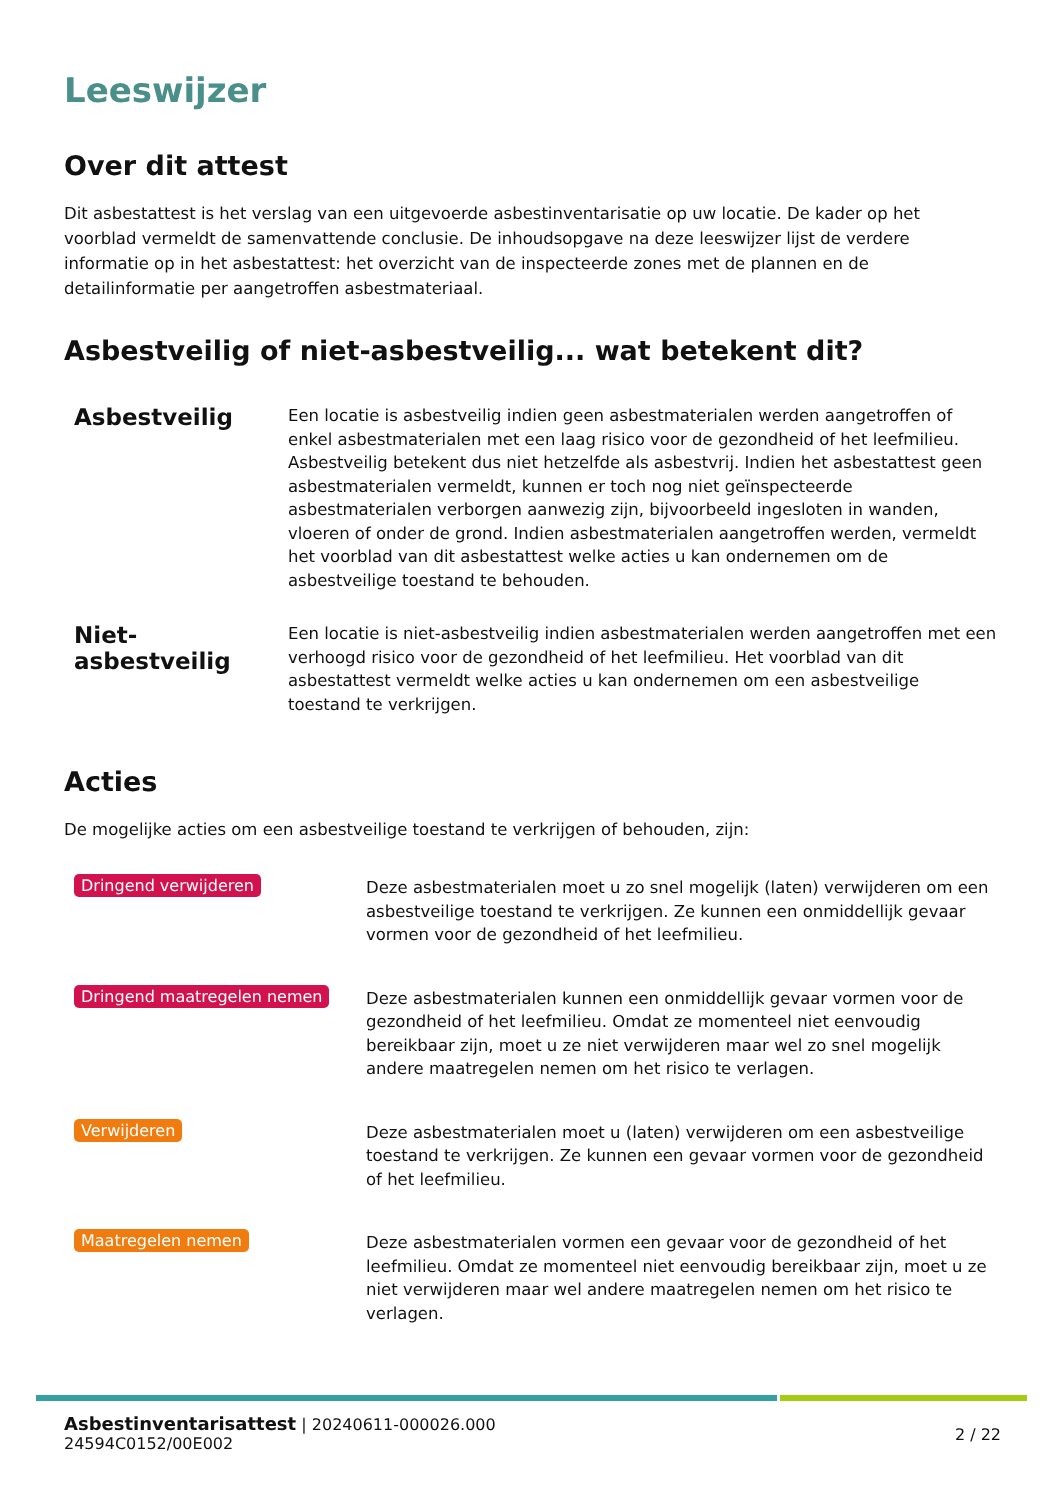Leeswijzer
Over dit attest
Dit asbestattest is het verslag van een uitgevoerde asbestinventarisatie op uw locatie. De kader op het voorblad vermeldt de samenvattende conclusie. De inhoudsopgave na deze leeswijzer lijst de verdere informatie op in het asbestattest: het overzicht van de inspecteerde zones met de plannen en de detailinformatie per aangetroffen asbestmateriaal.
Asbestveilig of niet-asbestveilig... wat betekent dit?
Asbestveilig
Een locatie is asbestveilig indien geen asbestmaterialen werden aangetroffen of enkel asbestmaterialen met een laag risico voor de gezondheid of het leefmilieu. Asbestveilig betekent dus niet hetzelfde als asbestvrij. Indien het asbestattest geen asbestmaterialen vermeldt, kunnen er toch nog niet geïnspecteerde asbestmaterialen verborgen aanwezig zijn, bijvoorbeeld ingesloten in wanden, vloeren of onder de grond. Indien asbestmaterialen aangetroffen werden, vermeldt het voorblad van dit asbestattest welke acties u kan ondernemen om de asbestveilige toestand te behouden.
Niet-asbestveilig
Een locatie is niet-asbestveilig indien asbestmaterialen werden aangetroffen met een verhoogd risico voor de gezondheid of het leefmilieu. Het voorblad van dit asbestattest vermeldt welke acties u kan ondernemen om een asbestveilige toestand te verkrijgen.
Acties
De mogelijke acties om een asbestveilige toestand te verkrijgen of behouden, zijn:
Dringend verwijderen
Deze asbestmaterialen moet u zo snel mogelijk (laten) verwijderen om een asbestveilige toestand te verkrijgen. Ze kunnen een onmiddellijk gevaar vormen voor de gezondheid of het leefmilieu.
Dringend maatregelen nemen
Deze asbestmaterialen kunnen een onmiddellijk gevaar vormen voor de gezondheid of het leefmilieu. Omdat ze momenteel niet eenvoudig bereikbaar zijn, moet u ze niet verwijderen maar wel zo snel mogelijk andere maatregelen nemen om het risico te verlagen.
Verwijderen
Deze asbestmaterialen moet u (laten) verwijderen om een asbestveilige toestand te verkrijgen. Ze kunnen een gevaar vormen voor de gezondheid of het leefmilieu.
Maatregelen nemen
Deze asbestmaterialen vormen een gevaar voor de gezondheid of het leefmilieu. Omdat ze momenteel niet eenvoudig bereikbaar zijn, moet u ze niet verwijderen maar wel andere maatregelen nemen om het risico te verlagen.
Asbestinventarisattest | 20240611-000026.000
24594C0152/00E002
2 / 22